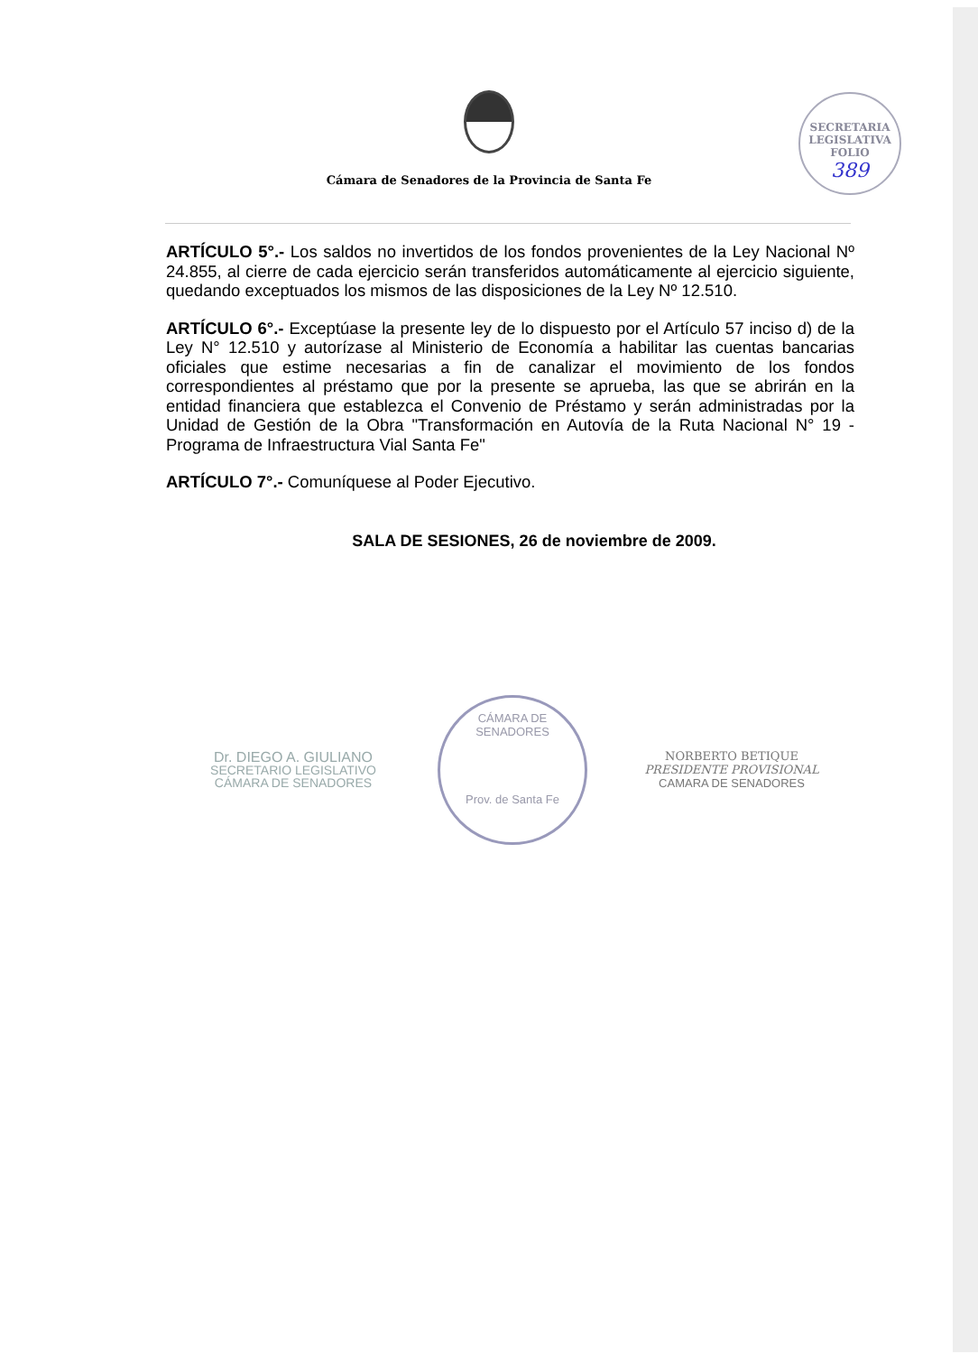SECRETARIA LEGISLATIVA
FOLIO
389
Cámara de Senadores de la Provincia de Santa Fe
ARTÍCULO 5°.- Los saldos no invertidos de los fondos provenientes de la Ley Nacional Nº 24.855, al cierre de cada ejercicio serán transferidos automáticamente al ejercicio siguiente, quedando exceptuados los mismos de las disposiciones de la Ley Nº 12.510.
ARTÍCULO 6°.- Exceptúase la presente ley de lo dispuesto por el Artículo 57 inciso d) de la Ley N° 12.510 y autorízase al Ministerio de Economía a habilitar las cuentas bancarias oficiales que estime necesarias a fin de canalizar el movimiento de los fondos correspondientes al préstamo que por la presente se aprueba, las que se abrirán en la entidad financiera que establezca el Convenio de Préstamo y serán administradas por la Unidad de Gestión de la Obra "Transformación en Autovía de la Ruta Nacional N° 19 - Programa de Infraestructura Vial Santa Fe"
ARTÍCULO 7°.- Comuníquese al Poder Ejecutivo.
SALA DE SESIONES, 26 de noviembre de 2009.
Dr. DIEGO A. GIULIANO
SECRETARIO LEGISLATIVO
CÁMARA DE SENADORES
CÁMARA DE SENADORES
Prov. de Santa Fe
NORBERTO BETIQUE
PRESIDENTE PROVISIONAL
CAMARA DE SENADORES